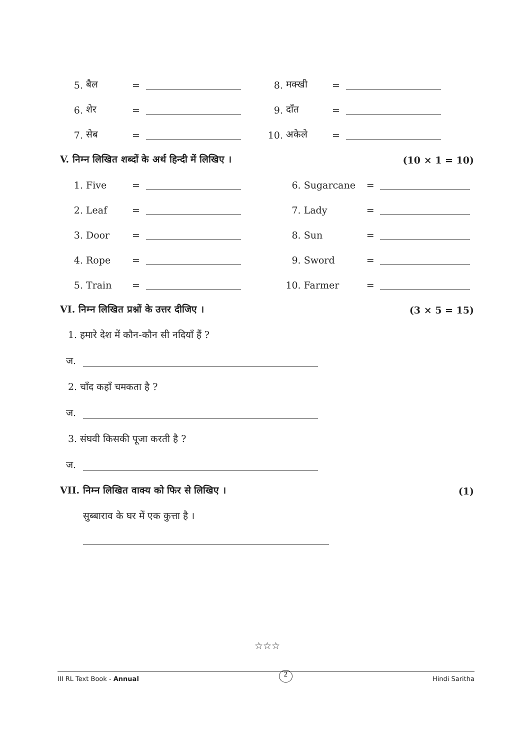5. बैल = 8. मक्खी =
6. शेर = 9. दाँत =
7. सेब = 10. अकेले =
V. निम्न लिखित शब्दों के अर्थ हिन्दी में लिखिए । (10 × 1 = 10)
1. Five = 6. Sugarcane =
2. Leaf = 7. Lady =
3. Door = 8. Sun =
4. Rope = 9. Sword =
5. Train = 10. Farmer =
VI. निम्न लिखित प्रश्नों के उत्तर दीजिए । (3 × 5 = 15)
1. हमारे देश में कौन-कौन सी नदियाँ हैं ?
ज.
2. चाँद कहाँ चमकता है ?
ज.
3. संघवी किसकी पूजा करती है ?
ज.
VII. निम्न लिखित वाक्य को फिर से लिखिए । (1)
सुब्बाराव के घर में एक कुत्ता है ।
☆☆☆
III RL Text Book - Annual 2 Hindi Saritha